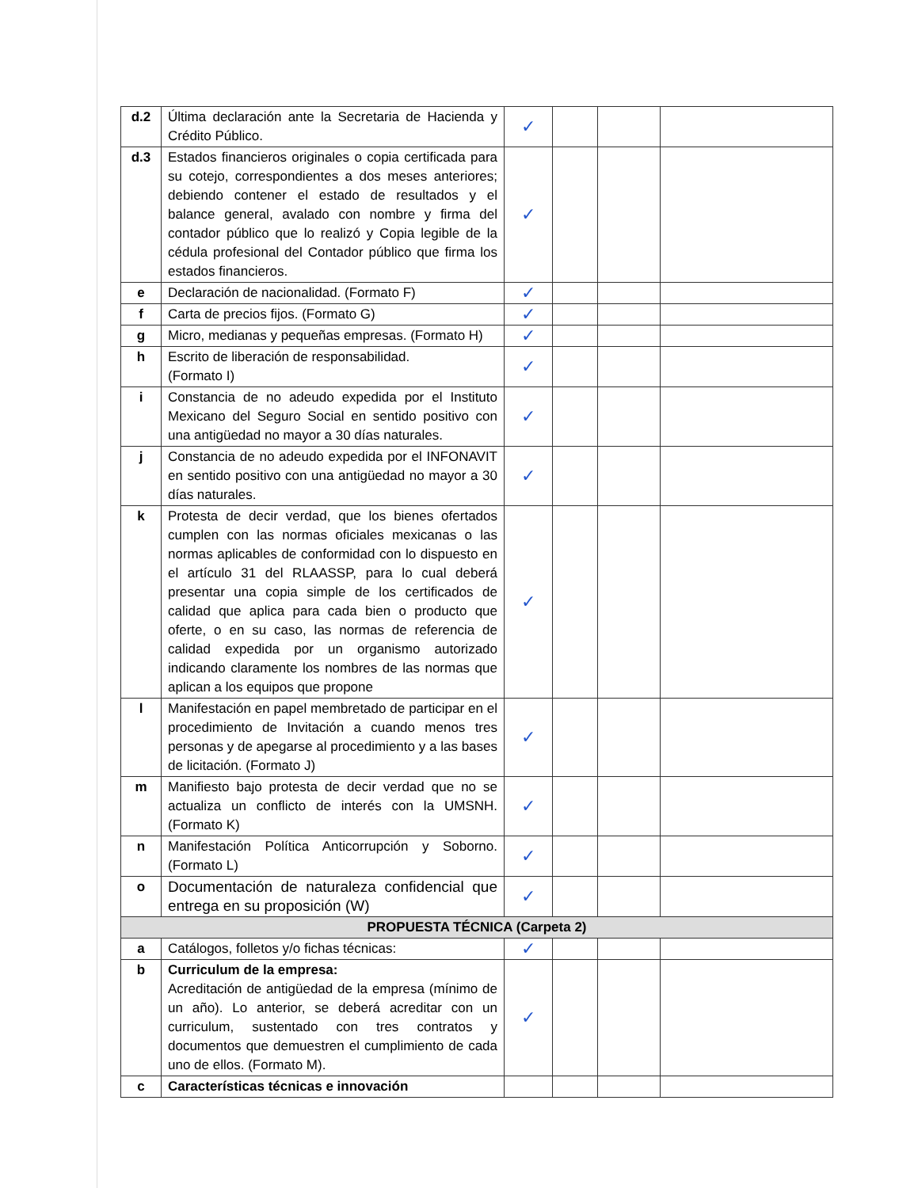| d.2 | Última declaración ante la Secretaria de Hacienda y Crédito Público. | ✓ | | | |
| d.3 | Estados financieros originales o copia certificada para su cotejo, correspondientes a dos meses anteriores; debiendo contener el estado de resultados y el balance general, avalado con nombre y firma del contador público que lo realizó y Copia legible de la cédula profesional del Contador público que firma los estados financieros. | ✓ | | | |
| e | Declaración de nacionalidad. (Formato F) | ✓ | | | |
| f | Carta de precios fijos. (Formato G) | ✓ | | | |
| g | Micro, medianas y pequeñas empresas. (Formato H) | ✓ | | | |
| h | Escrito de liberación de responsabilidad. (Formato I) | ✓ | | | |
| i | Constancia de no adeudo expedida por el Instituto Mexicano del Seguro Social en sentido positivo con una antigüedad no mayor a 30 días naturales. | ✓ | | | |
| j | Constancia de no adeudo expedida por el INFONAVIT en sentido positivo con una antigüedad no mayor a 30 días naturales. | ✓ | | | |
| k | Protesta de decir verdad, que los bienes ofertados cumplen con las normas oficiales mexicanas o las normas aplicables de conformidad con lo dispuesto en el artículo 31 del RLAASSP, para lo cual deberá presentar una copia simple de los certificados de calidad que aplica para cada bien o producto que oferte, o en su caso, las normas de referencia de calidad expedida por un organismo autorizado indicando claramente los nombres de las normas que aplican a los equipos que propone | ✓ | | | |
| l | Manifestación en papel membretado de participar en el procedimiento de Invitación a cuando menos tres personas y de apegarse al procedimiento y a las bases de licitación. (Formato J) | ✓ | | | |
| m | Manifiesto bajo protesta de decir verdad que no se actualiza un conflicto de interés con la UMSNH. (Formato K) | ✓ | | | |
| n | Manifestación Política Anticorrupción y Soborno. (Formato L) | ✓ | | | |
| o | Documentación de naturaleza confidencial que entrega en su proposición (W) | ✓ | | | |
| PROPUESTA TÉCNICA (Carpeta 2) | | | | | |
| a | Catálogos, folletos y/o fichas técnicas: | ✓ | | | |
| b | Curriculum de la empresa: Acreditación de antigüedad de la empresa (mínimo de un año). Lo anterior, se deberá acreditar con un curriculum, sustentado con tres contratos y documentos que demuestren el cumplimiento de cada uno de ellos. (Formato M). | ✓ | | | |
| c | Características técnicas e innovación | | | | |